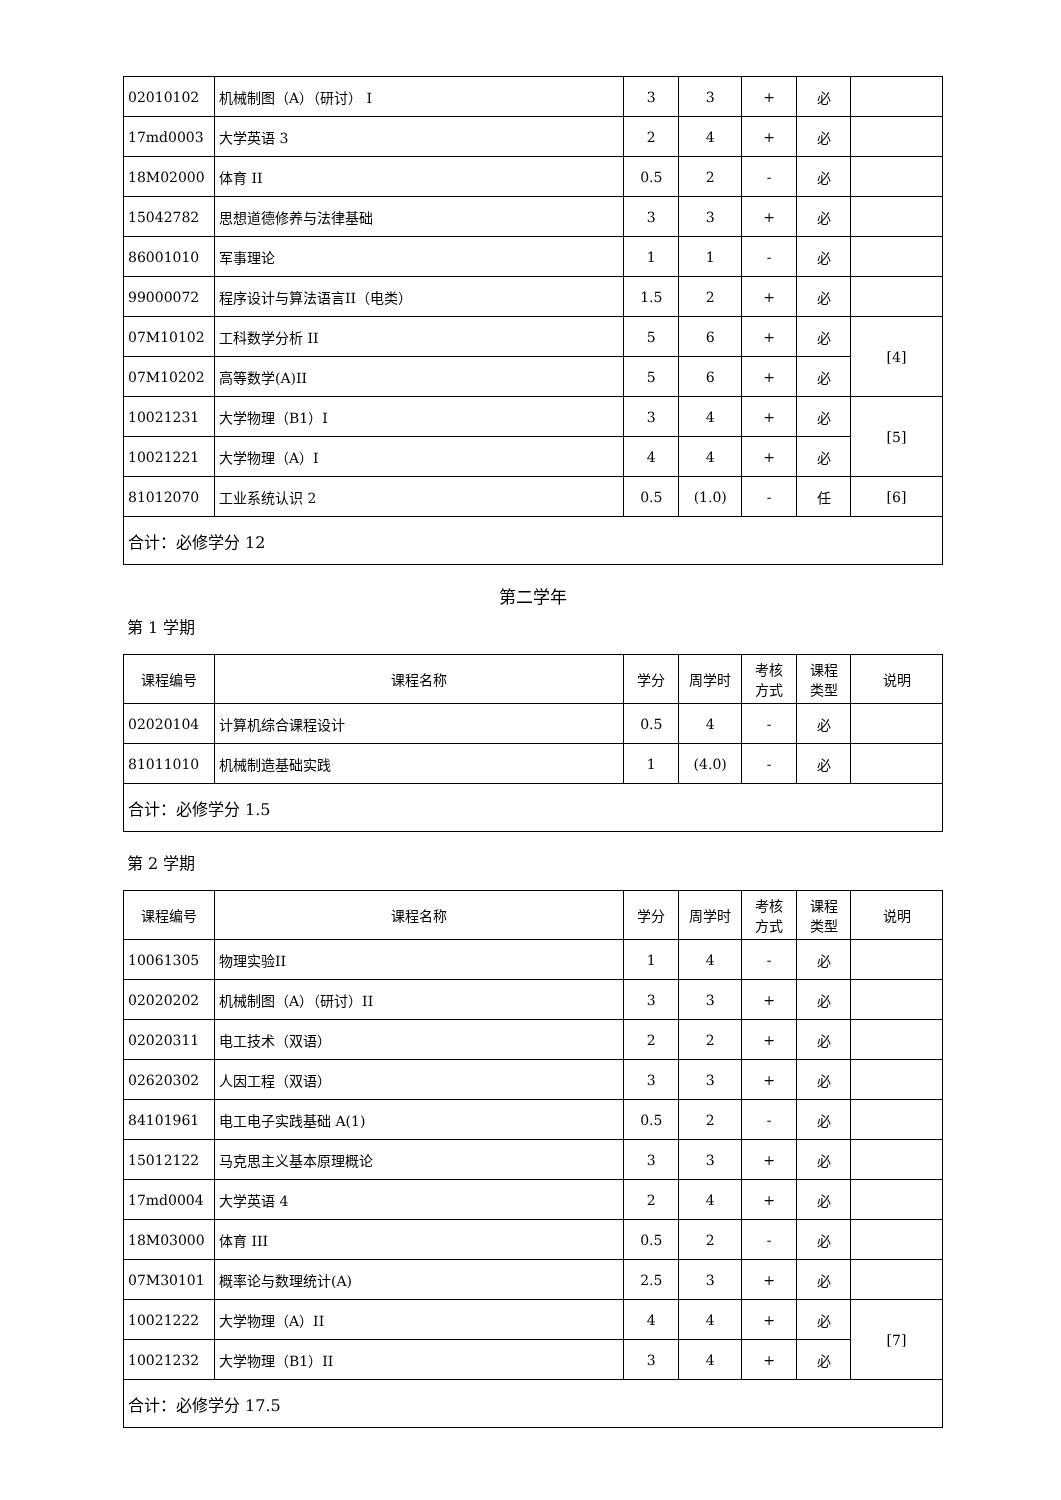| 02010102 | 机械制图（A）（研讨） I | 3 | 3 | + | 必 | |
| 17md0003 | 大学英语 3 | 2 | 4 | + | 必 | |
| 18M02000 | 体育 II | 0.5 | 2 | - | 必 | |
| 15042782 | 思想道德修养与法律基础 | 3 | 3 | + | 必 | |
| 86001010 | 军事理论 | 1 | 1 | - | 必 | |
| 99000072 | 程序设计与算法语言II（电类） | 1.5 | 2 | + | 必 | |
| 07M10102 | 工科数学分析 II | 5 | 6 | + | 必 | [4] |
| 07M10202 | 高等数学(A)II | 5 | 6 | + | 必 | |
| 10021231 | 大学物理（B1）I | 3 | 4 | + | 必 | [5] |
| 10021221 | 大学物理（A）I | 4 | 4 | + | 必 | |
| 81012070 | 工业系统认识 2 | 0.5 | (1.0) | - | 任 | [6] |
| 合计：必修学分 12 | | | | | | |
第二学年
第 1 学期
| 课程编号 | 课程名称 | 学分 | 周学时 | 考核 方式 | 课程 类型 | 说明 |
| --- | --- | --- | --- | --- | --- | --- |
| 02020104 | 计算机综合课程设计 | 0.5 | 4 | - | 必 | |
| 81011010 | 机械制造基础实践 | 1 | (4.0) | - | 必 | |
| 合计：必修学分 1.5 | | | | | | |
第 2 学期
| 课程编号 | 课程名称 | 学分 | 周学时 | 考核 方式 | 课程 类型 | 说明 |
| --- | --- | --- | --- | --- | --- | --- |
| 10061305 | 物理实验II | 1 | 4 | - | 必 | |
| 02020202 | 机械制图（A）（研讨）II | 3 | 3 | + | 必 | |
| 02020311 | 电工技术（双语） | 2 | 2 | + | 必 | |
| 02620302 | 人因工程（双语） | 3 | 3 | + | 必 | |
| 84101961 | 电工电子实践基础 A(1) | 0.5 | 2 | - | 必 | |
| 15012122 | 马克思主义基本原理概论 | 3 | 3 | + | 必 | |
| 17md0004 | 大学英语 4 | 2 | 4 | + | 必 | |
| 18M03000 | 体育 III | 0.5 | 2 | - | 必 | |
| 07M30101 | 概率论与数理统计(A) | 2.5 | 3 | + | 必 | |
| 10021222 | 大学物理（A）II | 4 | 4 | + | 必 | [7] |
| 10021232 | 大学物理（B1）II | 3 | 4 | + | 必 | |
| 合计：必修学分 17.5 | | | | | | |